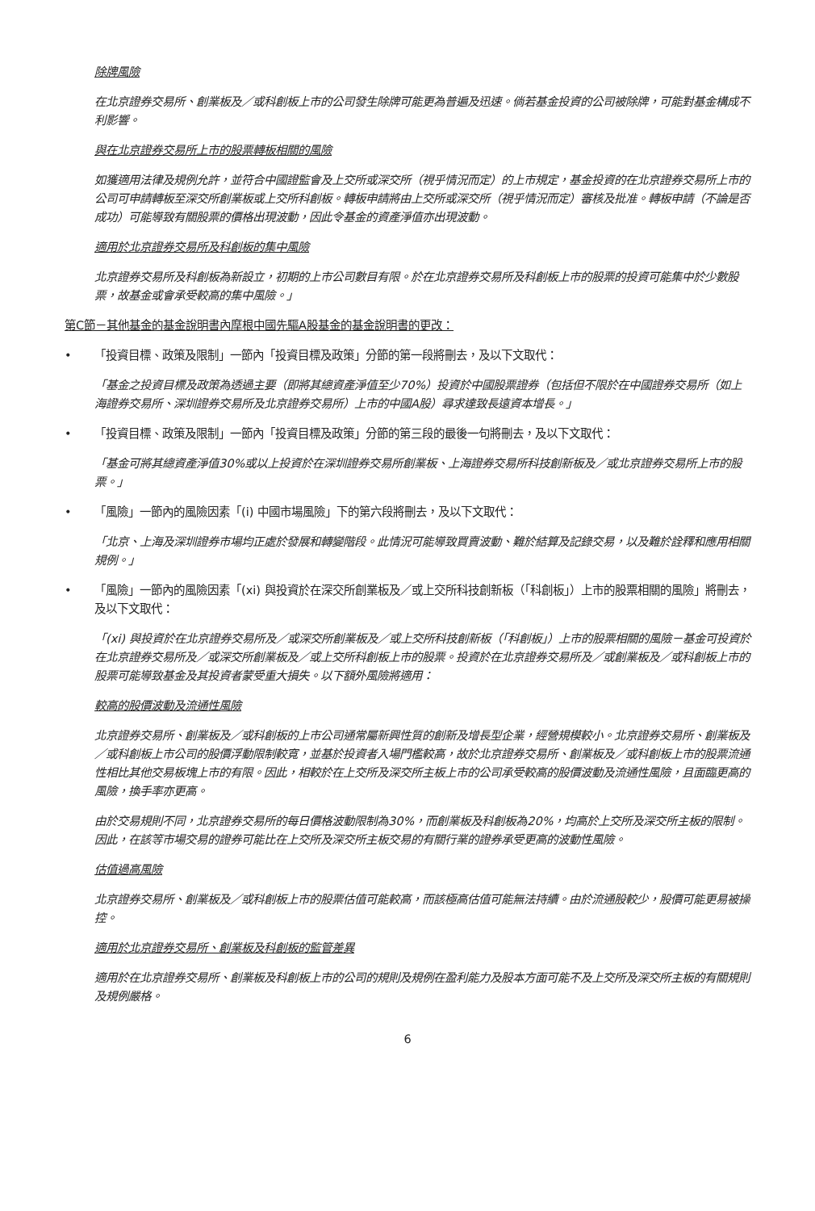除牌風險
在北京證券交易所、創業板及／或科創板上市的公司發生除牌可能更為普遍及迅速。倘若基金投資的公司被除牌，可能對基金構成不利影響。
與在北京證券交易所上市的股票轉板相關的風險
如獲適用法律及規例允許，並符合中國證監會及上交所或深交所（視乎情況而定）的上市規定，基金投資的在北京證券交易所上市的公司可申請轉板至深交所創業板或上交所科創板。轉板申請將由上交所或深交所（視乎情況而定）審核及批准。轉板申請（不論是否成功）可能導致有關股票的價格出現波動，因此令基金的資產淨值亦出現波動。
適用於北京證券交易所及科創板的集中風險
北京證券交易所及科創板為新設立，初期的上市公司數目有限。於在北京證券交易所及科創板上市的股票的投資可能集中於少數股票，故基金或會承受較高的集中風險。」
第C節－其他基金的基金說明書內摩根中國先驅A股基金的基金說明書的更改：
• 「投資目標、政策及限制」一節內「投資目標及政策」分節的第一段將刪去，及以下文取代：
「基金之投資目標及政策為透過主要（即將其總資產淨值至少70%）投資於中國股票證券（包括但不限於在中國證券交易所（如上海證券交易所、深圳證券交易所及北京證券交易所）上市的中國A股）尋求達致長遠資本增長。」
• 「投資目標、政策及限制」一節內「投資目標及政策」分節的第三段的最後一句將刪去，及以下文取代：
「基金可將其總資產淨值30%或以上投資於在深圳證券交易所創業板、上海證券交易所科技創新板及／或北京證券交易所上市的股票。」
• 「風險」一節內的風險因素「(i) 中國市場風險」下的第六段將刪去，及以下文取代：
「北京、上海及深圳證券市場均正處於發展和轉變階段。此情況可能導致買賣波動、難於結算及記錄交易，以及難於詮釋和應用相關規例。」
• 「風險」一節內的風險因素「(xi) 與投資於在深交所創業板及／或上交所科技創新板（「科創板」）上市的股票相關的風險」將刪去，及以下文取代：
「(xi) 與投資於在北京證券交易所及／或深交所創業板及／或上交所科技創新板（「科創板」）上市的股票相關的風險－基金可投資於在北京證券交易所及／或深交所創業板及／或上交所科創板上市的股票。投資於在北京證券交易所及／或創業板及／或科創板上市的股票可能導致基金及其投資者蒙受重大損失。以下額外風險將適用：
較高的股價波動及流通性風險
北京證券交易所、創業板及／或科創板的上市公司通常屬新興性質的創新及增長型企業，經營規模較小。北京證券交易所、創業板及／或科創板上市公司的股價浮動限制較寬，並基於投資者入場門檻較高，故於北京證券交易所、創業板及／或科創板上市的股票流通性相比其他交易板塊上市的有限。因此，相較於在上交所及深交所主板上市的公司承受較高的股價波動及流通性風險，且面臨更高的風險，換手率亦更高。
由於交易規則不同，北京證券交易所的每日價格波動限制為30%，而創業板及科創板為20%，均高於上交所及深交所主板的限制。因此，在該等市場交易的證券可能比在上交所及深交所主板交易的有關行業的證券承受更高的波動性風險。
估值過高風險
北京證券交易所、創業板及／或科創板上市的股票估值可能較高，而該極高估值可能無法持續。由於流通股較少，股價可能更易被操控。
適用於北京證券交易所、創業板及科創板的監管差異
適用於在北京證券交易所、創業板及科創板上市的公司的規則及規例在盈利能力及股本方面可能不及上交所及深交所主板的有關規則及規例嚴格。
6